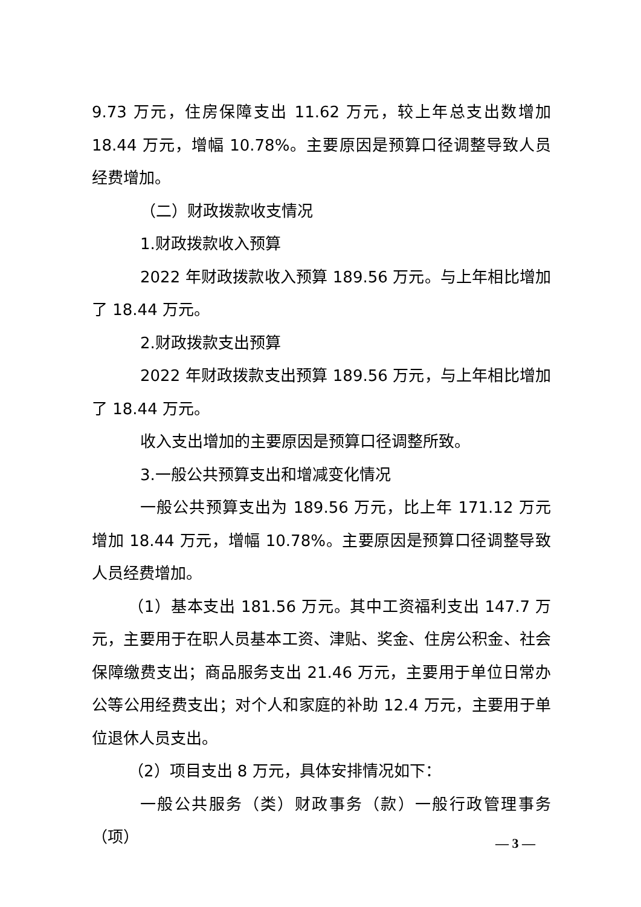9.73 万元，住房保障支出 11.62 万元，较上年总支出数增加 18.44 万元，增幅 10.78%。主要原因是预算口径调整导致人员经费增加。
（二）财政拨款收支情况
1.财政拨款收入预算
2022 年财政拨款收入预算 189.56 万元。与上年相比增加了 18.44 万元。
2.财政拨款支出预算
2022 年财政拨款支出预算 189.56 万元，与上年相比增加了 18.44 万元。
收入支出增加的主要原因是预算口径调整所致。
3.一般公共预算支出和增减变化情况
一般公共预算支出为 189.56 万元，比上年 171.12 万元增加 18.44 万元，增幅 10.78%。主要原因是预算口径调整导致人员经费增加。
（1）基本支出 181.56 万元。其中工资福利支出 147.7 万元，主要用于在职人员基本工资、津贴、奖金、住房公积金、社会保障缴费支出；商品服务支出 21.46 万元，主要用于单位日常办公等公用经费支出；对个人和家庭的补助 12.4 万元，主要用于单位退休人员支出。
（2）项目支出 8 万元，具体安排情况如下：
一般公共服务（类）财政事务（款）一般行政管理事务（项）
— 3 —